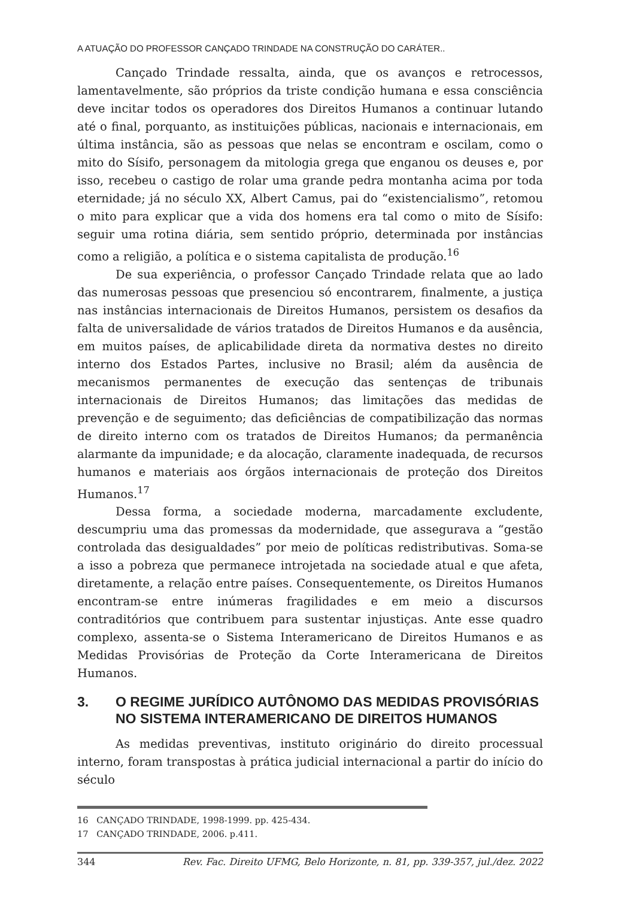A ATUAÇÃO DO PROFESSOR CANÇADO TRINDADE NA CONSTRUÇÃO DO CARÁTER..
Cançado Trindade ressalta, ainda, que os avanços e retrocessos, lamentavelmente, são próprios da triste condição humana e essa consciência deve incitar todos os operadores dos Direitos Humanos a continuar lutando até o final, porquanto, as instituições públicas, nacionais e internacionais, em última instância, são as pessoas que nelas se encontram e oscilam, como o mito do Sísifo, personagem da mitologia grega que enganou os deuses e, por isso, recebeu o castigo de rolar uma grande pedra montanha acima por toda eternidade; já no século XX, Albert Camus, pai do “existencialismo”, retomou o mito para explicar que a vida dos homens era tal como o mito de Sísifo: seguir uma rotina diária, sem sentido próprio, determinada por instâncias como a religião, a política e o sistema capitalista de produção.<sup>16</sup>
De sua experiência, o professor Cançado Trindade relata que ao lado das numerosas pessoas que presenciou só encontrarem, finalmente, a justiça nas instâncias internacionais de Direitos Humanos, persistem os desafios da falta de universalidade de vários tratados de Direitos Humanos e da ausência, em muitos países, de aplicabilidade direta da normativa destes no direito interno dos Estados Partes, inclusive no Brasil; além da ausência de mecanismos permanentes de execução das sentenças de tribunais internacionais de Direitos Humanos; das limitações das medidas de prevenção e de seguimento; das deficiências de compatibilização das normas de direito interno com os tratados de Direitos Humanos; da permanência alarmante da impunidade; e da alocação, claramente inadequada, de recursos humanos e materiais aos órgãos internacionais de proteção dos Direitos Humanos.<sup>17</sup>
Dessa forma, a sociedade moderna, marcadamente excludente, descumpriu uma das promessas da modernidade, que assegurava a “gestão controlada das desigualdades” por meio de políticas redistributivas. Soma-se a isso a pobreza que permanece introjetada na sociedade atual e que afeta, diretamente, a relação entre países. Consequentemente, os Direitos Humanos encontram-se entre inúmeras fragilidades e em meio a discursos contraditórios que contribuem para sustentar injustiças. Ante esse quadro complexo, assenta-se o Sistema Interamericano de Direitos Humanos e as Medidas Provisórias de Proteção da Corte Interamericana de Direitos Humanos.
3. O REGIME JURÍDICO AUTÔNOMO DAS MEDIDAS PROVISÓRIAS NO SISTEMA INTERAMERICANO DE DIREITOS HUMANOS
As medidas preventivas, instituto originário do direito processual interno, foram transpostas à prática judicial internacional a partir do início do século
16 CANÇADO TRINDADE, 1998-1999. pp. 425-434.
17 CANÇADO TRINDADE, 2006. p.411.
344 Rev. Fac. Direito UFMG, Belo Horizonte, n. 81, pp. 339-357, jul./dez. 2022